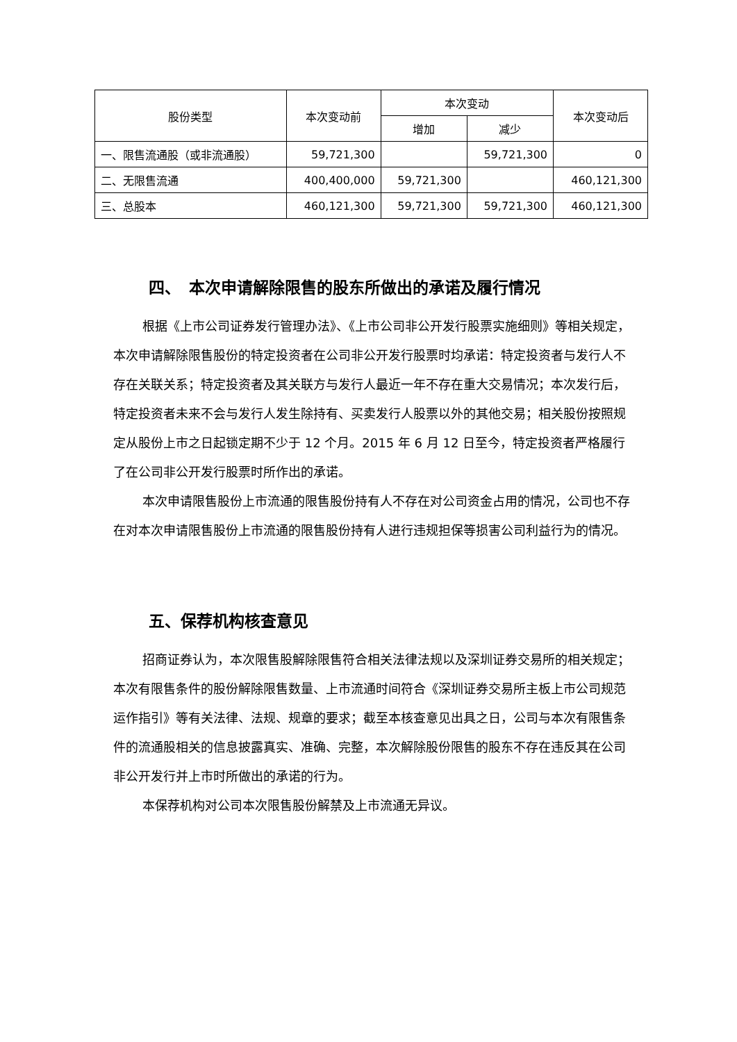| 股份类型 | 本次变动前 | 本次变动 | | 本次变动后 |
| --- | --- | --- | --- | --- |
| | | 增加 | 减少 | |
| 一、限售流通股（或非流通股） | 59,721,300 | | 59,721,300 | 0 |
| 二、无限售流通 | 400,400,000 | 59,721,300 | | 460,121,300 |
| 三、总股本 | 460,121,300 | 59,721,300 | 59,721,300 | 460,121,300 |
四、　本次申请解除限售的股东所做出的承诺及履行情况
根据《上市公司证券发行管理办法》、《上市公司非公开发行股票实施细则》等相关规定，本次申请解除限售股份的特定投资者在公司非公开发行股票时均承诺：特定投资者与发行人不存在关联关系；特定投资者及其关联方与发行人最近一年不存在重大交易情况；本次发行后，特定投资者未来不会与发行人发生除持有、买卖发行人股票以外的其他交易；相关股份按照规定从股份上市之日起锁定期不少于 12 个月。2015 年 6 月 12 日至今，特定投资者严格履行了在公司非公开发行股票时所作出的承诺。
本次申请限售股份上市流通的限售股份持有人不存在对公司资金占用的情况，公司也不存在对本次申请限售股份上市流通的限售股份持有人进行违规担保等损害公司利益行为的情况。
五、保荐机构核查意见
招商证券认为，本次限售股解除限售符合相关法律法规以及深圳证券交易所的相关规定；本次有限售条件的股份解除限售数量、上市流通时间符合《深圳证券交易所主板上市公司规范运作指引》等有关法律、法规、规章的要求；截至本核查意见出具之日，公司与本次有限售条件的流通股相关的信息披露真实、准确、完整，本次解除股份限售的股东不存在违反其在公司非公开发行并上市时所做出的承诺的行为。
本保荐机构对公司本次限售股份解禁及上市流通无异议。